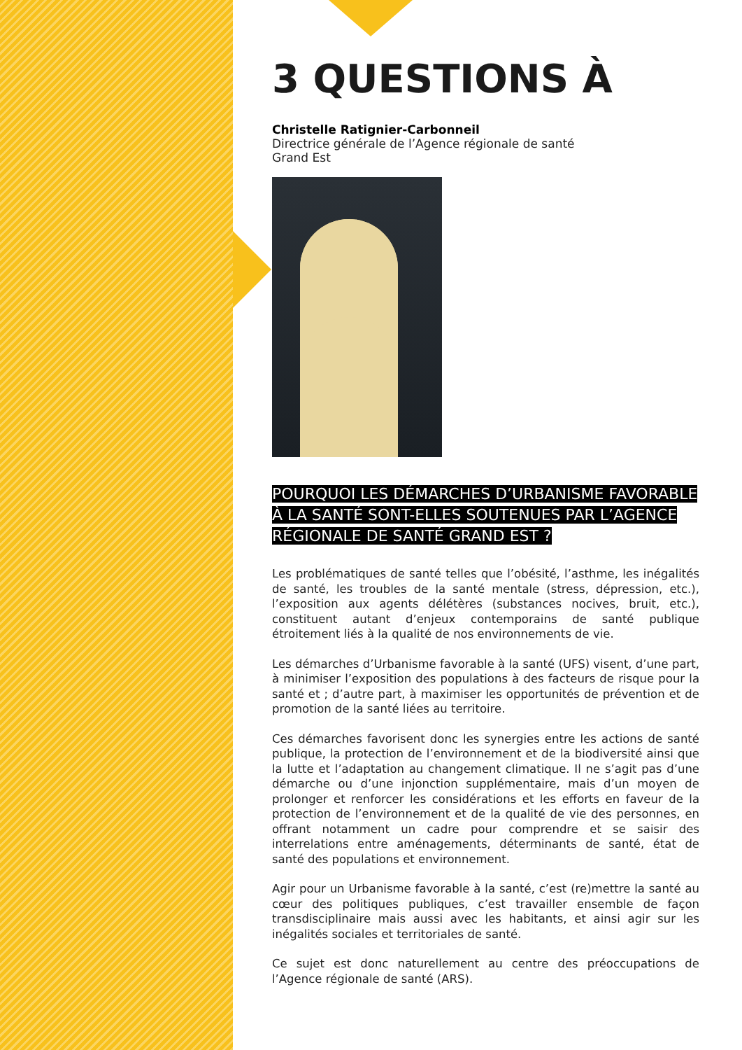3 QUESTIONS À
Christelle Ratignier-Carbonneil
Directrice générale de l’Agence régionale de santé
Grand Est
POURQUOI LES DÉMARCHES D’URBANISME FAVORABLE À LA SANTÉ SONT-ELLES SOUTENUES PAR L’AGENCE RÉGIONALE DE SANTÉ GRAND EST ?
Les problématiques de santé telles que l’obésité, l’asthme, les inégalités de santé, les troubles de la santé mentale (stress, dépression, etc.), l’exposition aux agents délétères (substances nocives, bruit, etc.), constituent autant d’enjeux contemporains de santé publique étroitement liés à la qualité de nos environnements de vie.
Les démarches d’Urbanisme favorable à la santé (UFS) visent, d’une part, à minimiser l’exposition des populations à des facteurs de risque pour la santé et ; d’autre part, à maximiser les opportunités de prévention et de promotion de la santé liées au territoire.
Ces démarches favorisent donc les synergies entre les actions de santé publique, la protection de l’environnement et de la biodiversité ainsi que la lutte et l’adaptation au changement climatique. Il ne s’agit pas d’une démarche ou d’une injonction supplémentaire, mais d’un moyen de prolonger et renforcer les considérations et les efforts en faveur de la protection de l’environnement et de la qualité de vie des personnes, en offrant notamment un cadre pour comprendre et se saisir des interrelations entre aménagements, déterminants de santé, état de santé des populations et environnement.
Agir pour un Urbanisme favorable à la santé, c’est (re)mettre la santé au cœur des politiques publiques, c’est travailler ensemble de façon transdisciplinaire mais aussi avec les habitants, et ainsi agir sur les inégalités sociales et territoriales de santé.
Ce sujet est donc naturellement au centre des préoccupations de l’Agence régionale de santé (ARS).